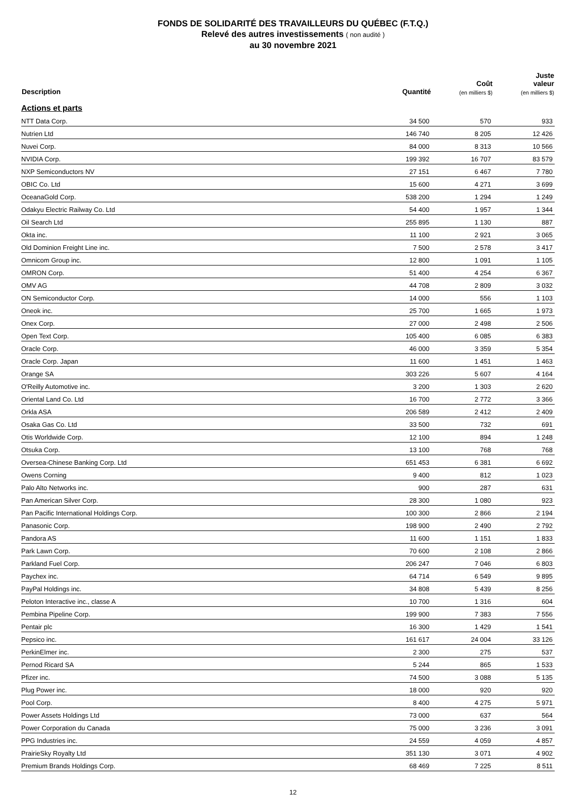FONDS DE SOLIDARITÉ DES TRAVAILLEURS DU QUÉBEC (F.T.Q.)
Relevé des autres investissements ( non audité )
au 30 novembre 2021
| Description | Quantité | Coût (en milliers $) | Juste valeur (en milliers $) |
| --- | --- | --- | --- |
| Actions et parts | | | |
| NTT Data Corp. | 34 500 | 570 | 933 |
| Nutrien Ltd | 146 740 | 8 205 | 12 426 |
| Nuvei Corp. | 84 000 | 8 313 | 10 566 |
| NVIDIA Corp. | 199 392 | 16 707 | 83 579 |
| NXP Semiconductors NV | 27 151 | 6 467 | 7 780 |
| OBIC Co. Ltd | 15 600 | 4 271 | 3 699 |
| OceanaGold Corp. | 538 200 | 1 294 | 1 249 |
| Odakyu Electric Railway Co. Ltd | 54 400 | 1 957 | 1 344 |
| Oil Search Ltd | 255 895 | 1 130 | 887 |
| Okta inc. | 11 100 | 2 921 | 3 065 |
| Old Dominion Freight Line inc. | 7 500 | 2 578 | 3 417 |
| Omnicom Group inc. | 12 800 | 1 091 | 1 105 |
| OMRON Corp. | 51 400 | 4 254 | 6 367 |
| OMV AG | 44 708 | 2 809 | 3 032 |
| ON Semiconductor Corp. | 14 000 | 556 | 1 103 |
| Oneok inc. | 25 700 | 1 665 | 1 973 |
| Onex Corp. | 27 000 | 2 498 | 2 506 |
| Open Text Corp. | 105 400 | 6 085 | 6 383 |
| Oracle Corp. | 46 000 | 3 359 | 5 354 |
| Oracle Corp. Japan | 11 600 | 1 451 | 1 463 |
| Orange SA | 303 226 | 5 607 | 4 164 |
| O'Reilly Automotive inc. | 3 200 | 1 303 | 2 620 |
| Oriental Land Co. Ltd | 16 700 | 2 772 | 3 366 |
| Orkla ASA | 206 589 | 2 412 | 2 409 |
| Osaka Gas Co. Ltd | 33 500 | 732 | 691 |
| Otis Worldwide Corp. | 12 100 | 894 | 1 248 |
| Otsuka Corp. | 13 100 | 768 | 768 |
| Oversea-Chinese Banking Corp. Ltd | 651 453 | 6 381 | 6 692 |
| Owens Corning | 9 400 | 812 | 1 023 |
| Palo Alto Networks inc. | 900 | 287 | 631 |
| Pan American Silver Corp. | 28 300 | 1 080 | 923 |
| Pan Pacific International Holdings Corp. | 100 300 | 2 866 | 2 194 |
| Panasonic Corp. | 198 900 | 2 490 | 2 792 |
| Pandora AS | 11 600 | 1 151 | 1 833 |
| Park Lawn Corp. | 70 600 | 2 108 | 2 866 |
| Parkland Fuel Corp. | 206 247 | 7 046 | 6 803 |
| Paychex inc. | 64 714 | 6 549 | 9 895 |
| PayPal Holdings inc. | 34 808 | 5 439 | 8 256 |
| Peloton Interactive inc., classe A | 10 700 | 1 316 | 604 |
| Pembina Pipeline Corp. | 199 900 | 7 383 | 7 556 |
| Pentair plc | 16 300 | 1 429 | 1 541 |
| Pepsico inc. | 161 617 | 24 004 | 33 126 |
| PerkinElmer inc. | 2 300 | 275 | 537 |
| Pernod Ricard SA | 5 244 | 865 | 1 533 |
| Pfizer inc. | 74 500 | 3 088 | 5 135 |
| Plug Power inc. | 18 000 | 920 | 920 |
| Pool Corp. | 8 400 | 4 275 | 5 971 |
| Power Assets Holdings Ltd | 73 000 | 637 | 564 |
| Power Corporation du Canada | 75 000 | 3 236 | 3 091 |
| PPG Industries inc. | 24 559 | 4 059 | 4 857 |
| PrairieSky Royalty Ltd | 351 130 | 3 071 | 4 902 |
| Premium Brands Holdings Corp. | 68 469 | 7 225 | 8 511 |
12